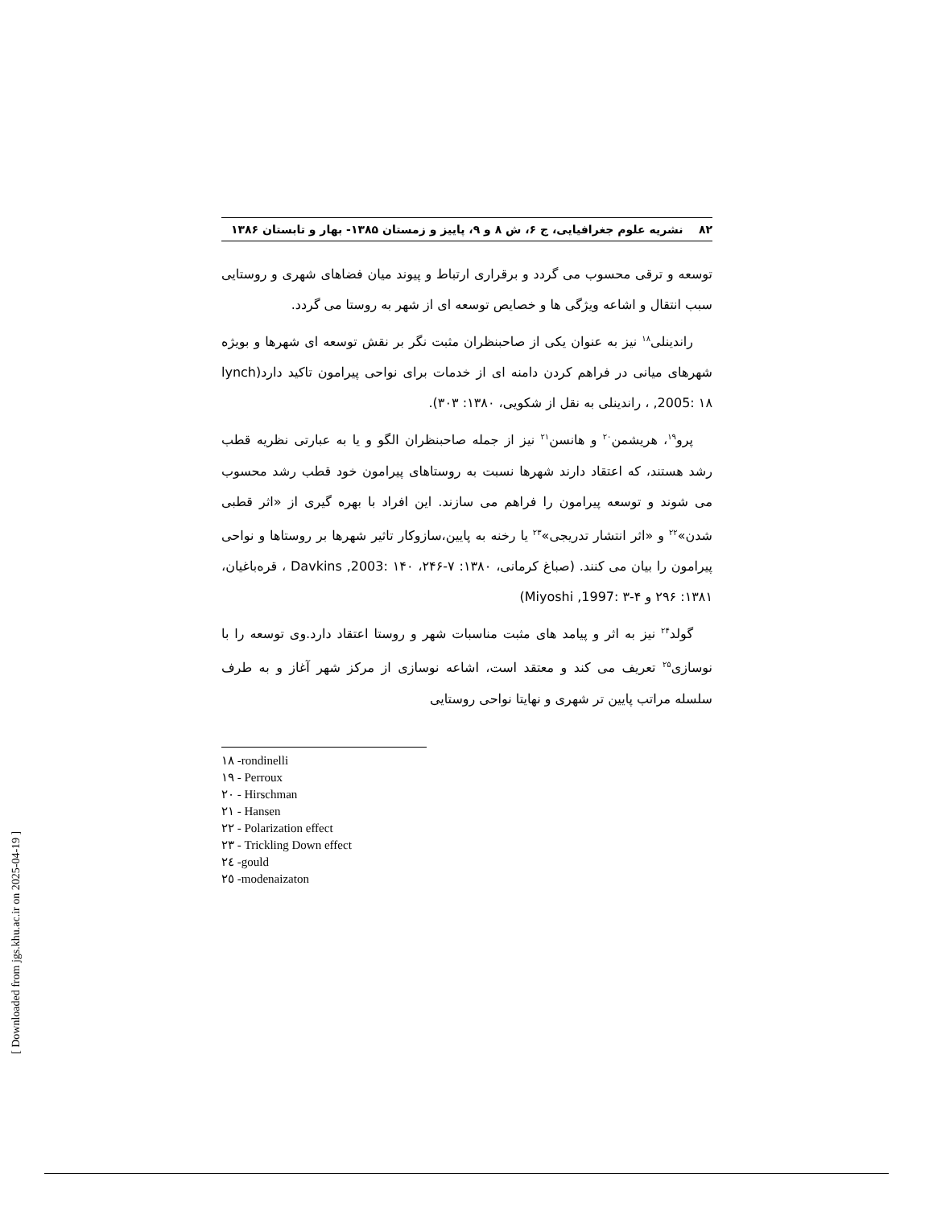۸۲ نشریه علوم جغرافیایی، ج ۶، ش ۸ و ۹، پاییز و زمستان ۱۳۸۵- بهار و تابستان ۱۳۸۶
توسعه و ترقی محسوب می گردد و برقراری ارتباط و پیوند میان فضاهای شهری و روستایی سبب انتقال و اشاعه ویژگی ها و خصایص توسعه ای از شهر به روستا می گردد.
راندینلی<sup>۱۸</sup> نیز به عنوان یکی از صاحبنظران مثبت نگر بر نقش توسعه ای شهرها و بویژه شهرهای میانی در فراهم کردن دامنه ای از خدمات برای نواحی پیرامون تاکید دارد(lynch ,2005: ۱۸ ، راندینلی به نقل از شکویی، ۱۳۸۰: ۳۰۳).
پرو<sup>۱۹</sup>، هریشمن<sup>۲۰</sup> و هانسن<sup>۲۱</sup> نیز از جمله صاحبنظران الگو و یا به عبارتی نظریه قطب رشد هستند، که اعتقاد دارند شهرها نسبت به روستاهای پیرامون خود قطب رشد محسوب می شوند و توسعه پیرامون را فراهم می سازند. این افراد با بهره گیری از «اثر قطبی شدن»<sup>۲۲</sup> و «اثر انتشار تدریجی»<sup>۲۳</sup> یا رخنه به پایین،سازوکار تاثیر شهرها بر روستاها و نواحی پیرامون را بیان می کنند. (صباغ کرمانی، ۱۳۸۰: ۷-۲۴۶، Davkins ,2003: ۱۴۰ ، قره‌باغیان، ۱۳۸۱: ۲۹۶ و Miyoshi ,1997: ۳-۴)
گولد<sup>۲۴</sup> نیز به اثر و پیامد های مثبت مناسبات شهر و روستا اعتقاد دارد.وی توسعه را با نوسازی<sup>۲۵</sup> تعریف می کند و معتقد است، اشاعه نوسازی از مرکز شهر آغاز و به طرف سلسله مراتب پایین تر شهری و نهایتا نواحی روستایی
۱۸ -rondinelli
۱۹ - Perroux
۲۰ - Hirschman
۲۱ - Hansen
۲۲ - Polarization effect
۲۳ - Trickling Down effect
۲٤ -gould
۲٥ -modenaizaton
[ Downloaded from jgs.khu.ac.ir on 2025-04-19 ]